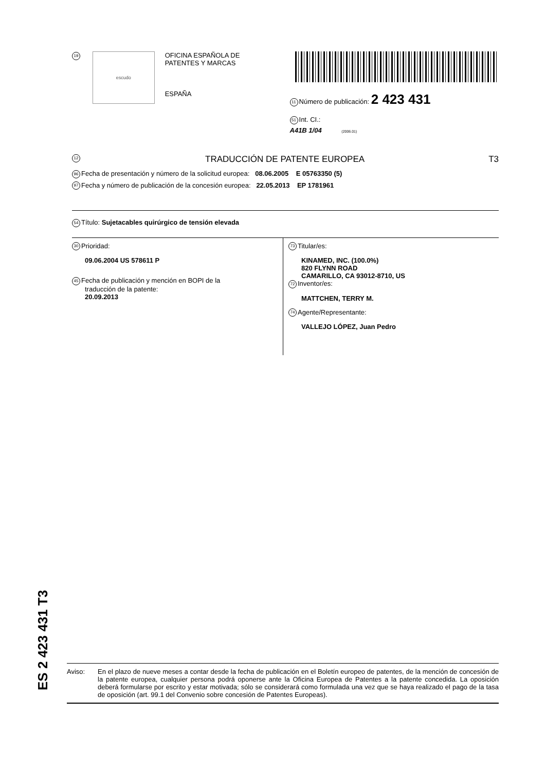19
escudo
OFICINA ESPAÑOLA DE
PATENTES Y MARCAS
ESPAÑA
11 Número de publicación: 2 423 431
51 Int. CI.:
A41B 1/04 (2006.01)
12 TRADUCCIÓN DE PATENTE EUROPEA T3
96 Fecha de presentación y número de la solicitud europea: 08.06.2005 E 05763350 (5)
97 Fecha y número de publicación de la concesión europea: 22.05.2013 EP 1781961
54 Título: Sujetacables quirúrgico de tensión elevada
30 Prioridad:
09.06.2004 US 578611 P
45 Fecha de publicación y mención en BOPI de la
traducción de la patente:
20.09.2013
73 Titular/es:
KINAMED, INC. (100.0%)
820 FLYNN ROAD
CAMARILLO, CA 93012-8710, US
72 Inventor/es:
MATTCHEN, TERRY M.
74 Agente/Representante:
VALLEJO LÓPEZ, Juan Pedro
ES 2 423 431 T3
Aviso: En el plazo de nueve meses a contar desde la fecha de publicación en el Boletín europeo de patentes, de la mención de concesión de la patente europea, cualquier persona podrá oponerse ante la Oficina Europea de Patentes a la patente concedida. La oposición deberá formularse por escrito y estar motivada; sólo se considerará como formulada una vez que se haya realizado el pago de la tasa de oposición (art. 99.1 del Convenio sobre concesión de Patentes Europeas).